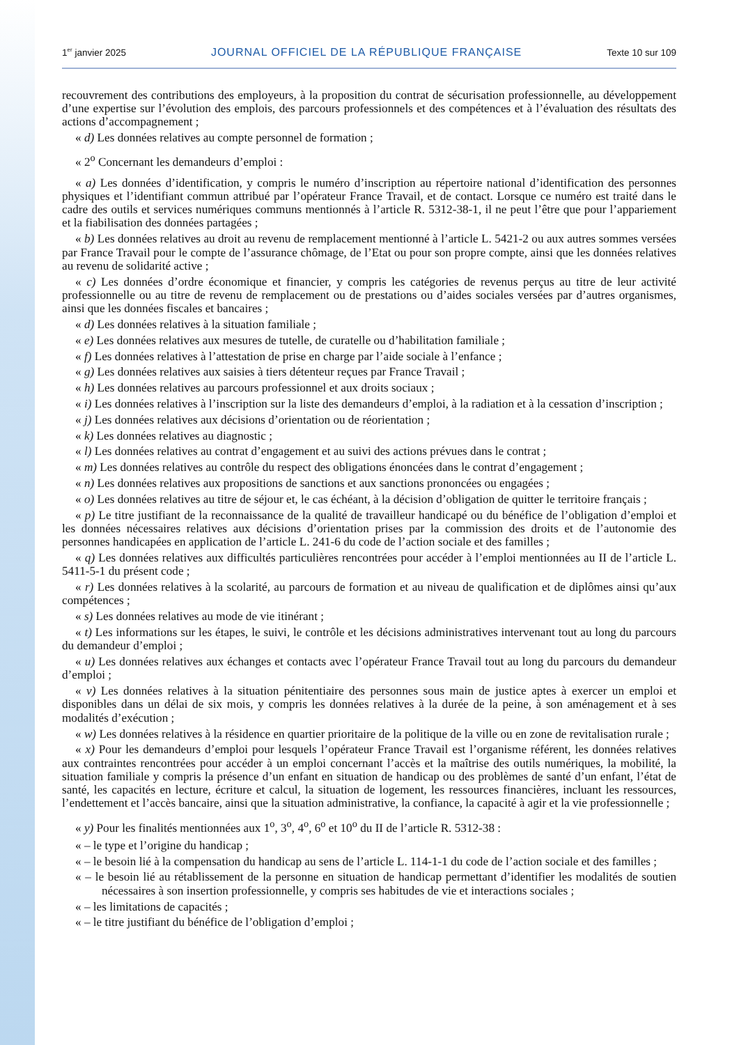1<sup>er</sup> janvier 2025 JOURNAL OFFICIEL DE LA RÉPUBLIQUE FRANÇAISE Texte 10 sur 109
recouvrement des contributions des employeurs, à la proposition du contrat de sécurisation professionnelle, au développement d’une expertise sur l’évolution des emplois, des parcours professionnels et des compétences et à l’évaluation des résultats des actions d’accompagnement ;
« d) Les données relatives au compte personnel de formation ;
« 2<sup>o</sup> Concernant les demandeurs d’emploi :
« a) Les données d’identification, y compris le numéro d’inscription au répertoire national d’identification des personnes physiques et l’identifiant commun attribué par l’opérateur France Travail, et de contact. Lorsque ce numéro est traité dans le cadre des outils et services numériques communs mentionnés à l’article R. 5312-38-1, il ne peut l’être que pour l’appariement et la fiabilisation des données partagées ;
« b) Les données relatives au droit au revenu de remplacement mentionné à l’article L. 5421-2 ou aux autres sommes versées par France Travail pour le compte de l’assurance chômage, de l’Etat ou pour son propre compte, ainsi que les données relatives au revenu de solidarité active ;
« c) Les données d’ordre économique et financier, y compris les catégories de revenus perçus au titre de leur activité professionnelle ou au titre de revenu de remplacement ou de prestations ou d’aides sociales versées par d’autres organismes, ainsi que les données fiscales et bancaires ;
« d) Les données relatives à la situation familiale ;
« e) Les données relatives aux mesures de tutelle, de curatelle ou d’habilitation familiale ;
« f) Les données relatives à l’attestation de prise en charge par l’aide sociale à l’enfance ;
« g) Les données relatives aux saisies à tiers détenteur reçues par France Travail ;
« h) Les données relatives au parcours professionnel et aux droits sociaux ;
« i) Les données relatives à l’inscription sur la liste des demandeurs d’emploi, à la radiation et à la cessation d’inscription ;
« j) Les données relatives aux décisions d’orientation ou de réorientation ;
« k) Les données relatives au diagnostic ;
« l) Les données relatives au contrat d’engagement et au suivi des actions prévues dans le contrat ;
« m) Les données relatives au contrôle du respect des obligations énoncées dans le contrat d’engagement ;
« n) Les données relatives aux propositions de sanctions et aux sanctions prononcées ou engagées ;
« o) Les données relatives au titre de séjour et, le cas échéant, à la décision d’obligation de quitter le territoire français ;
« p) Le titre justifiant de la reconnaissance de la qualité de travailleur handicapé ou du bénéfice de l’obligation d’emploi et les données nécessaires relatives aux décisions d’orientation prises par la commission des droits et de l’autonomie des personnes handicapées en application de l’article L. 241-6 du code de l’action sociale et des familles ;
« q) Les données relatives aux difficultés particulières rencontrées pour accéder à l’emploi mentionnées au II de l’article L. 5411-5-1 du présent code ;
« r) Les données relatives à la scolarité, au parcours de formation et au niveau de qualification et de diplômes ainsi qu’aux compétences ;
« s) Les données relatives au mode de vie itinérant ;
« t) Les informations sur les étapes, le suivi, le contrôle et les décisions administratives intervenant tout au long du parcours du demandeur d’emploi ;
« u) Les données relatives aux échanges et contacts avec l’opérateur France Travail tout au long du parcours du demandeur d’emploi ;
« v) Les données relatives à la situation pénitentiaire des personnes sous main de justice aptes à exercer un emploi et disponibles dans un délai de six mois, y compris les données relatives à la durée de la peine, à son aménagement et à ses modalités d’exécution ;
« w) Les données relatives à la résidence en quartier prioritaire de la politique de la ville ou en zone de revitalisation rurale ;
« x) Pour les demandeurs d’emploi pour lesquels l’opérateur France Travail est l’organisme référent, les données relatives aux contraintes rencontrées pour accéder à un emploi concernant l’accès et la maîtrise des outils numériques, la mobilité, la situation familiale y compris la présence d’un enfant en situation de handicap ou des problèmes de santé d’un enfant, l’état de santé, les capacités en lecture, écriture et calcul, la situation de logement, les ressources financières, incluant les ressources, l’endettement et l’accès bancaire, ainsi que la situation administrative, la confiance, la capacité à agir et la vie professionnelle ;
« y) Pour les finalités mentionnées aux 1<sup>o</sup>, 3<sup>o</sup>, 4<sup>o</sup>, 6<sup>o</sup> et 10<sup>o</sup> du II de l’article R. 5312-38 :
« – le type et l’origine du handicap ;
« – le besoin lié à la compensation du handicap au sens de l’article L. 114-1-1 du code de l’action sociale et des familles ;
« – le besoin lié au rétablissement de la personne en situation de handicap permettant d’identifier les modalités de soutien nécessaires à son insertion professionnelle, y compris ses habitudes de vie et interactions sociales ;
« – les limitations de capacités ;
« – le titre justifiant du bénéfice de l’obligation d’emploi ;